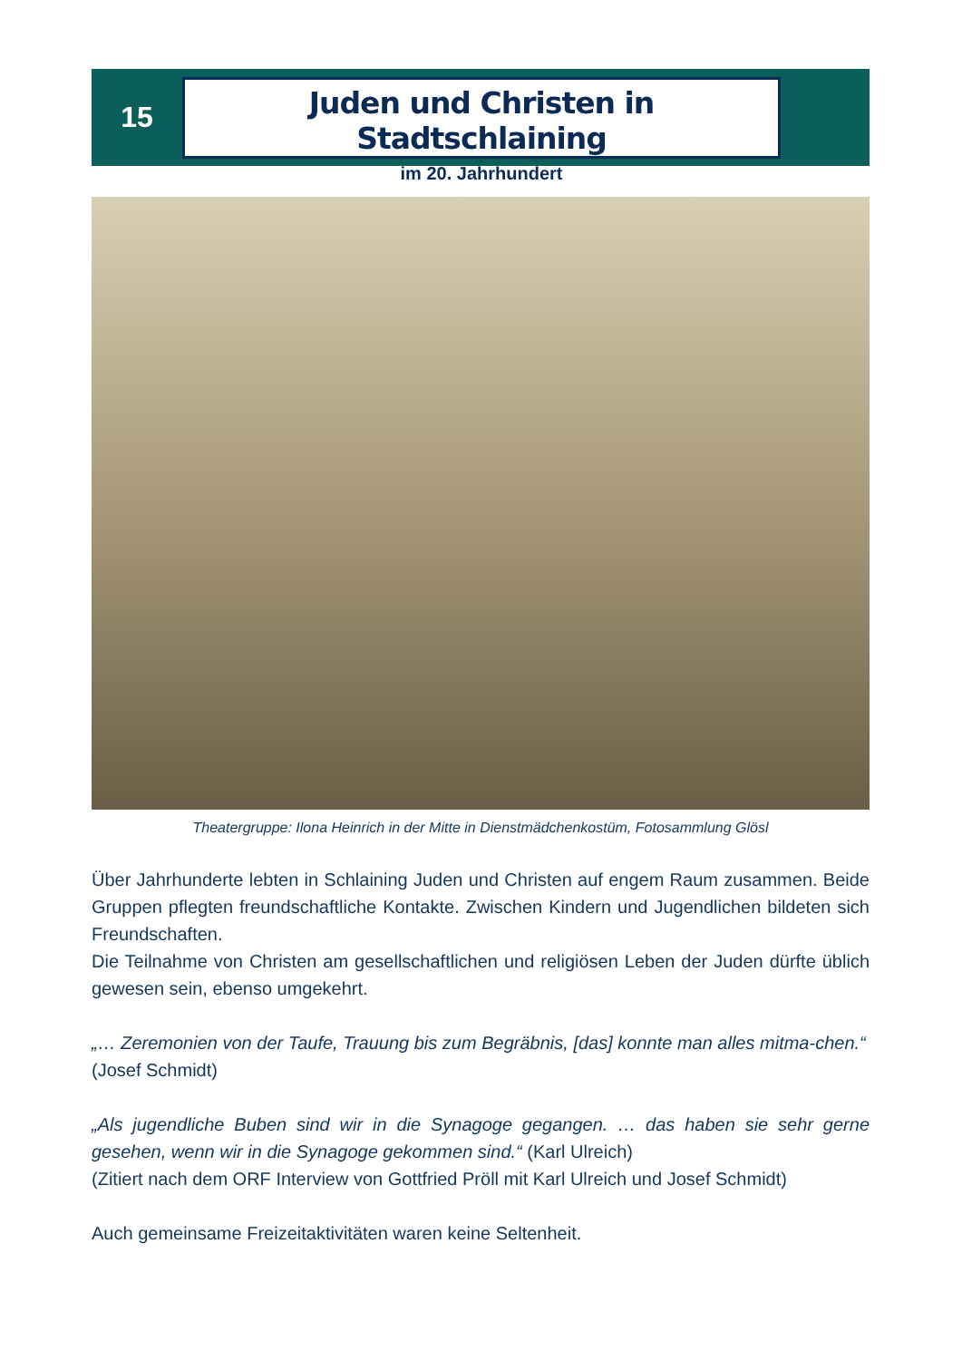15
Juden und Christen in Stadtschlaining
im 20. Jahrhundert
Theatergruppe: Ilona Heinrich in der Mitte in Dienstmädchenkostüm, Fotosammlung Glösl
Über Jahrhunderte lebten in Schlaining Juden und Christen auf engem Raum zusammen. Beide Gruppen pflegten freundschaftliche Kontakte. Zwischen Kindern und Jugendlichen bildeten sich Freundschaften.
Die Teilnahme von Christen am gesellschaftlichen und religiösen Leben der Juden dürfte üblich gewesen sein, ebenso umgekehrt.
„… Zeremonien von der Taufe, Trauung bis zum Begräbnis, [das] konnte man alles mitma-chen.“
(Josef Schmidt)
„Als jugendliche Buben sind wir in die Synagoge gegangen. … das haben sie sehr gerne gesehen, wenn wir in die Synagoge gekommen sind.“ (Karl Ulreich)
(Zitiert nach dem ORF Interview von Gottfried Pröll mit Karl Ulreich und Josef Schmidt)
Auch gemeinsame Freizeitaktivitäten waren keine Seltenheit.